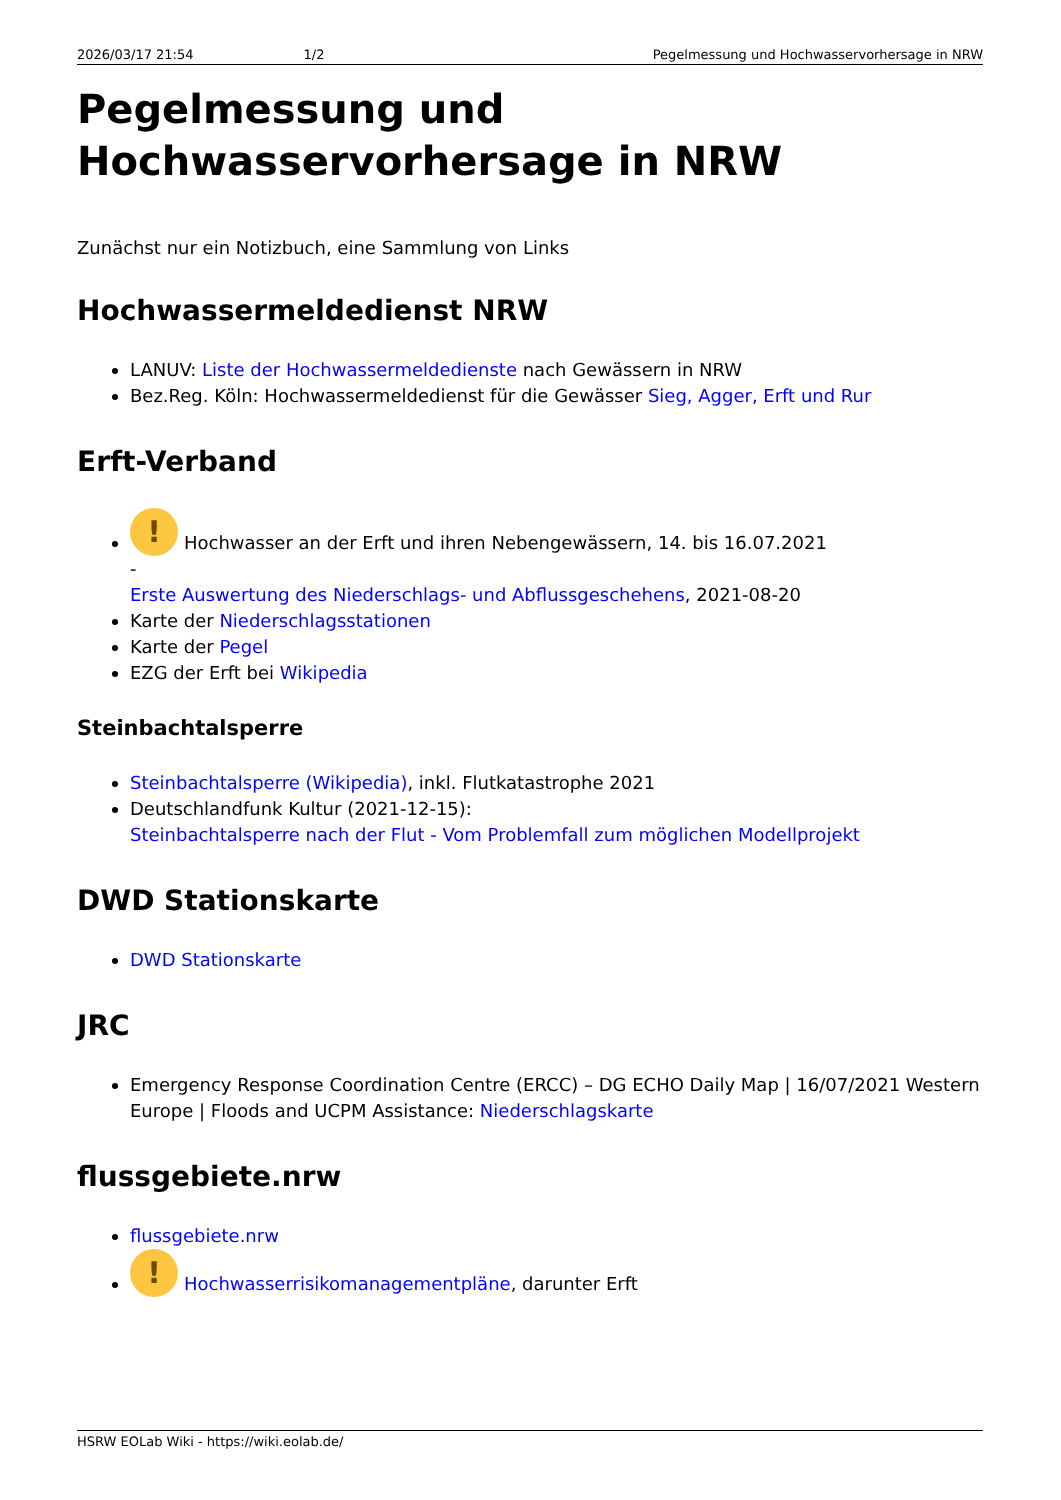2026/03/17 21:54 1/2 Pegelmessung und Hochwasservorhersage in NRW
Pegelmessung und Hochwasservorhersage in NRW
Zunächst nur ein Notizbuch, eine Sammlung von Links
Hochwassermeldedienst NRW
LANUV: Liste der Hochwassermeldedienste nach Gewässern in NRW
Bez.Reg. Köln: Hochwassermeldedienst für die Gewässer Sieg, Agger, Erft und Rur
Erft-Verband
! Hochwasser an der Erft und ihren Nebengewässern, 14. bis 16.07.2021
-
Erste Auswertung des Niederschlags- und Abflussgeschehens, 2021-08-20
Karte der Niederschlagsstationen
Karte der Pegel
EZG der Erft bei Wikipedia
Steinbachtalsperre
Steinbachtalsperre (Wikipedia), inkl. Flutkatastrophe 2021
Deutschlandfunk Kultur (2021-12-15):
Steinbachtalsperre nach der Flut - Vom Problemfall zum möglichen Modellprojekt
DWD Stationskarte
DWD Stationskarte
JRC
Emergency Response Coordination Centre (ERCC) – DG ECHO Daily Map | 16/07/2021 Western Europe | Floods and UCPM Assistance: Niederschlagskarte
flussgebiete.nrw
flussgebiete.nrw
! Hochwasserrisikomanagementpläne, darunter Erft
HSRW EOLab Wiki - https://wiki.eolab.de/